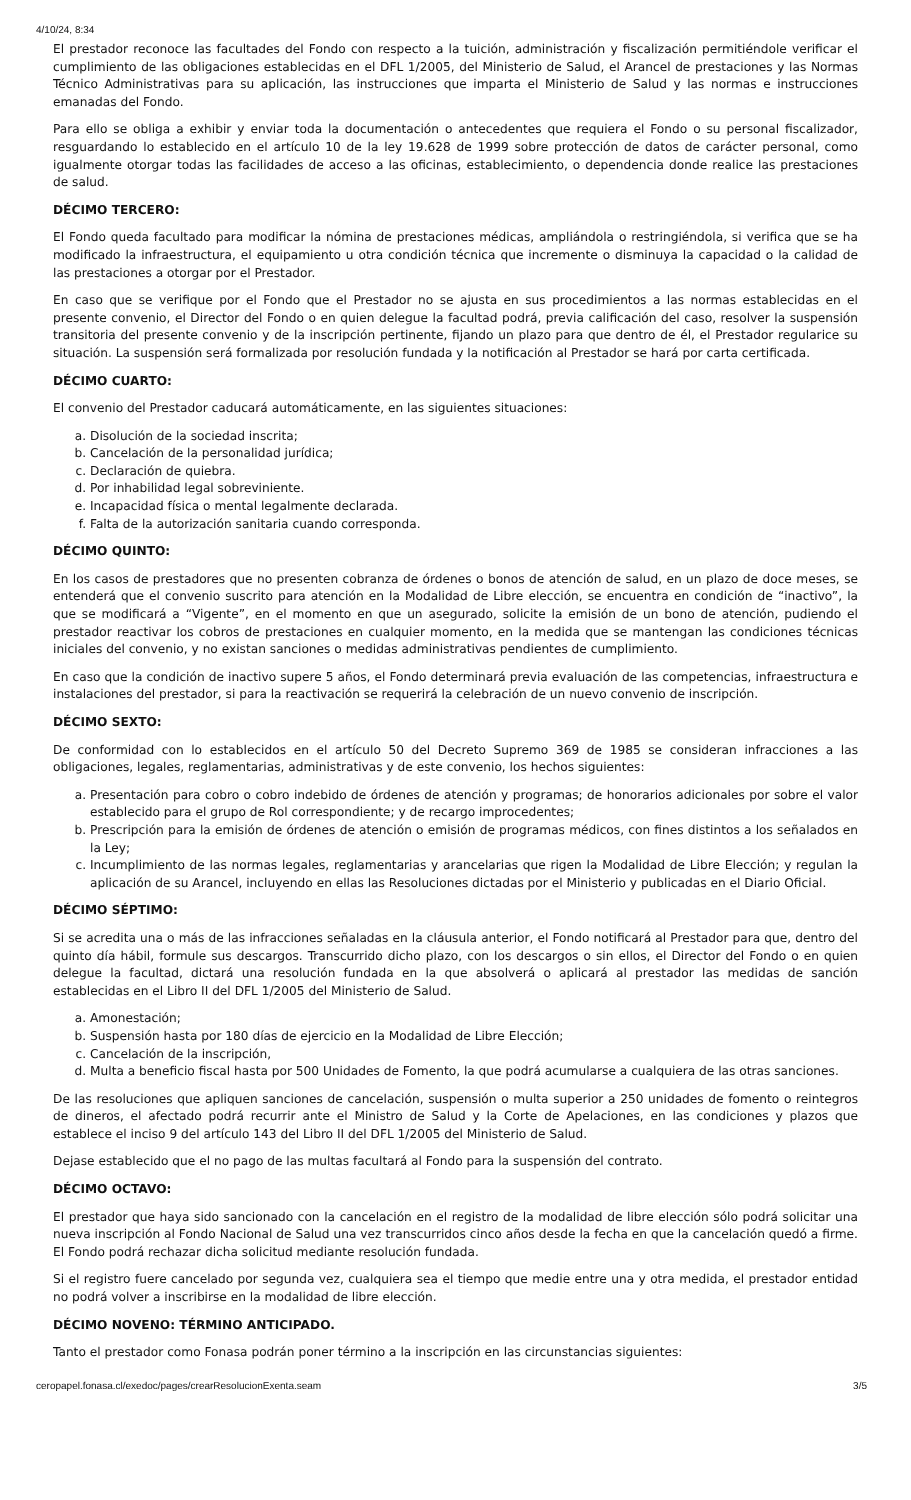4/10/24, 8:34
El prestador reconoce las facultades del Fondo con respecto a la tuición, administración y fiscalización permitiéndole verificar el cumplimiento de las obligaciones establecidas en el DFL 1/2005, del Ministerio de Salud, el Arancel de prestaciones y las Normas Técnico Administrativas para su aplicación, las instrucciones que imparta el Ministerio de Salud y las normas e instrucciones emanadas del Fondo.
Para ello se obliga a exhibir y enviar toda la documentación o antecedentes que requiera el Fondo o su personal fiscalizador, resguardando lo establecido en el artículo 10 de la ley 19.628 de 1999 sobre protección de datos de carácter personal, como igualmente otorgar todas las facilidades de acceso a las oficinas, establecimiento, o dependencia donde realice las prestaciones de salud.
DÉCIMO TERCERO:
El Fondo queda facultado para modificar la nómina de prestaciones médicas, ampliándola o restringiéndola, si verifica que se ha modificado la infraestructura, el equipamiento u otra condición técnica que incremente o disminuya la capacidad o la calidad de las prestaciones a otorgar por el Prestador.
En caso que se verifique por el Fondo que el Prestador no se ajusta en sus procedimientos a las normas establecidas en el presente convenio, el Director del Fondo o en quien delegue la facultad podrá, previa calificación del caso, resolver la suspensión transitoria del presente convenio y de la inscripción pertinente, fijando un plazo para que dentro de él, el Prestador regularice su situación. La suspensión será formalizada por resolución fundada y la notificación al Prestador se hará por carta certificada.
DÉCIMO CUARTO:
El convenio del Prestador caducará automáticamente, en las siguientes situaciones:
a. Disolución de la sociedad inscrita;
b. Cancelación de la personalidad jurídica;
c. Declaración de quiebra.
d. Por inhabilidad legal sobreviniente.
e. Incapacidad física o mental legalmente declarada.
f. Falta de la autorización sanitaria cuando corresponda.
DÉCIMO QUINTO:
En los casos de prestadores que no presenten cobranza de órdenes o bonos de atención de salud, en un plazo de doce meses, se entenderá que el convenio suscrito para atención en la Modalidad de Libre elección, se encuentra en condición de “inactivo”, la que se modificará a “Vigente”, en el momento en que un asegurado, solicite la emisión de un bono de atención, pudiendo el prestador reactivar los cobros de prestaciones en cualquier momento, en la medida que se mantengan las condiciones técnicas iniciales del convenio, y no existan sanciones o medidas administrativas pendientes de cumplimiento.
En caso que la condición de inactivo supere 5 años, el Fondo determinará previa evaluación de las competencias, infraestructura e instalaciones del prestador, si para la reactivación se requerirá la celebración de un nuevo convenio de inscripción.
DÉCIMO SEXTO:
De conformidad con lo establecidos en el artículo 50 del Decreto Supremo 369 de 1985 se consideran infracciones a las obligaciones, legales, reglamentarias, administrativas y de este convenio, los hechos siguientes:
a. Presentación para cobro o cobro indebido de órdenes de atención y programas; de honorarios adicionales por sobre el valor establecido para el grupo de Rol correspondiente; y de recargo improcedentes;
b. Prescripción para la emisión de órdenes de atención o emisión de programas médicos, con fines distintos a los señalados en la Ley;
c. Incumplimiento de las normas legales, reglamentarias y arancelarias que rigen la Modalidad de Libre Elección; y regulan la aplicación de su Arancel, incluyendo en ellas las Resoluciones dictadas por el Ministerio y publicadas en el Diario Oficial.
DÉCIMO SÉPTIMO:
Si se acredita una o más de las infracciones señaladas en la cláusula anterior, el Fondo notificará al Prestador para que, dentro del quinto día hábil, formule sus descargos. Transcurrido dicho plazo, con los descargos o sin ellos, el Director del Fondo o en quien delegue la facultad, dictará una resolución fundada en la que absolverá o aplicará al prestador las medidas de sanción establecidas en el Libro II del DFL 1/2005 del Ministerio de Salud.
a. Amonestación;
b. Suspensión hasta por 180 días de ejercicio en la Modalidad de Libre Elección;
c. Cancelación de la inscripción,
d. Multa a beneficio fiscal hasta por 500 Unidades de Fomento, la que podrá acumularse a cualquiera de las otras sanciones.
De las resoluciones que apliquen sanciones de cancelación, suspensión o multa superior a 250 unidades de fomento o reintegros de dineros, el afectado podrá recurrir ante el Ministro de Salud y la Corte de Apelaciones, en las condiciones y plazos que establece el inciso 9 del artículo 143 del Libro II del DFL 1/2005 del Ministerio de Salud.
Dejase establecido que el no pago de las multas facultará al Fondo para la suspensión del contrato.
DÉCIMO OCTAVO:
El prestador que haya sido sancionado con la cancelación en el registro de la modalidad de libre elección sólo podrá solicitar una nueva inscripción al Fondo Nacional de Salud una vez transcurridos cinco años desde la fecha en que la cancelación quedó a firme. El Fondo podrá rechazar dicha solicitud mediante resolución fundada.
Si el registro fuere cancelado por segunda vez, cualquiera sea el tiempo que medie entre una y otra medida, el prestador entidad no podrá volver a inscribirse en la modalidad de libre elección.
DÉCIMO NOVENO: TÉRMINO ANTICIPADO.
Tanto el prestador como Fonasa podrán poner término a la inscripción en las circunstancias siguientes:
ceropapel.fonasa.cl/exedoc/pages/crearResolucionExenta.seam 3/5